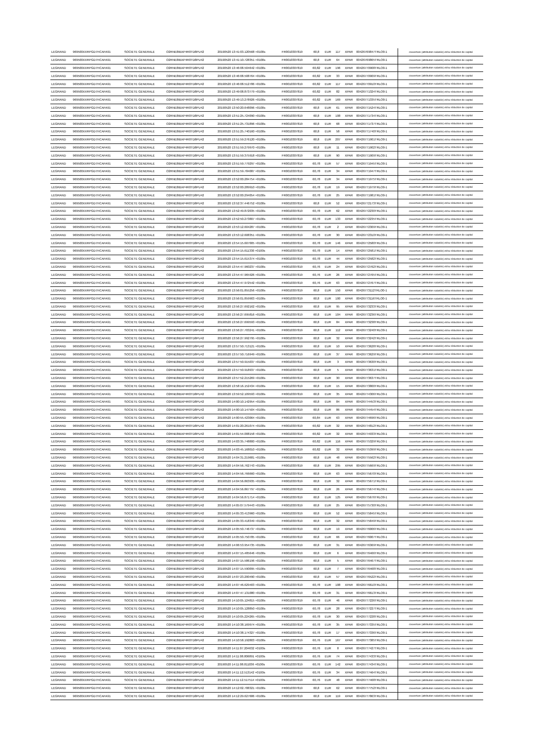| LEGRAND | 969500XXRPGD7HCAFA91 | SOCIETE GENERALE | O2RNE8IBXP4R0TD8PU42 | 20190520 13:41:03.120568 +0100s | FR0010307819 | 60,8 | EUR | 117 | XPAR | 00426769847TRLO0-1 | couverture (attribution salariée) et/ou réduction de capital |
| LEGRAND | 969500XXRPGD7HCAFA91 | SOCIETE GENERALE | O2RNE8IBXP4R0TD8PU42 | 20190520 13:41:10.728351 +0100s | FR0010307819 | 60,8 | EUR | 64 | XPAR | 00426769865TRLO0-1 | couverture (attribution salariée) et/ou réduction de capital |
| LEGRAND | 969500XXRPGD7HCAFA91 | SOCIETE GENERALE | O2RNE8IBXP4R0TD8PU42 | 20190520 13:46:08.504642 +0100s | FR0010307819 | 60,82 | EUR | 196 | XPAR | 00426770908TRLO0-1 | couverture (attribution salariée) et/ou réduction de capital |
| LEGRAND | 969500XXRPGD7HCAFA91 | SOCIETE GENERALE | O2RNE8IBXP4R0TD8PU42 | 20190520 13:46:08.508764 +0100s | FR0010307819 | 60,82 | EUR | 33 | XPAR | 00426770909TRLO0-1 | couverture (attribution salariée) et/ou réduction de capital |
| LEGRAND | 969500XXRPGD7HCAFA91 | SOCIETE GENERALE | O2RNE8IBXP4R0TD8PU42 | 20190520 13:46:08.512786 +0100s | FR0010307819 | 60,82 | EUR | 117 | XPAR | 00426770910TRLO0-1 | couverture (attribution salariée) et/ou réduction de capital |
| LEGRAND | 969500XXRPGD7HCAFA91 | SOCIETE GENERALE | O2RNE8IBXP4R0TD8PU42 | 20190520 13:49:08.873779 +0100s | FR0010307819 | 60,82 | EUR | 82 | XPAR | 00426771324TRLO0-1 | couverture (attribution salariée) et/ou réduction de capital |
| LEGRAND | 969500XXRPGD7HCAFA91 | SOCIETE GENERALE | O2RNE8IBXP4R0TD8PU42 | 20190520 13:49:13.278926 +0100s | FR0010307819 | 60,82 | EUR | 169 | XPAR | 00426771335TRLO0-1 | couverture (attribution salariée) et/ou réduction de capital |
| LEGRAND | 969500XXRPGD7HCAFA91 | SOCIETE GENERALE | O2RNE8IBXP4R0TD8PU42 | 20190520 13:50:20.648096 +0100s | FR0010307819 | 60,8 | EUR | 61 | XPAR | 00426771524TRLO0-1 | couverture (attribution salariée) et/ou réduction de capital |
| LEGRAND | 969500XXRPGD7HCAFA91 | SOCIETE GENERALE | O2RNE8IBXP4R0TD8PU42 | 20190520 13:51:25.724090 +0100s | FR0010307819 | 60,8 | EUR | 108 | XPAR | 00426771734TRLO0-1 | couverture (attribution salariée) et/ou réduction de capital |
| LEGRAND | 969500XXRPGD7HCAFA91 | SOCIETE GENERALE | O2RNE8IBXP4R0TD8PU42 | 20190520 13:51:25.731896 +0100s | FR0010307819 | 60,8 | EUR | 68 | XPAR | 00426771737TRLO0-1 | couverture (attribution salariée) et/ou réduction de capital |
| LEGRAND | 969500XXRPGD7HCAFA91 | SOCIETE GENERALE | O2RNE8IBXP4R0TD8PU42 | 20190520 13:51:25.740160 +0100s | FR0010307819 | 60,8 | EUR | 58 | XPAR | 00426771740TRLO0-1 | couverture (attribution salariée) et/ou réduction de capital |
| LEGRAND | 969500XXRPGD7HCAFA91 | SOCIETE GENERALE | O2RNE8IBXP4R0TD8PU42 | 20190520 13:51:59.276120 +0100s | FR0010307819 | 60,8 | EUR | 207 | XPAR | 00426771901TRLO0-1 | couverture (attribution salariée) et/ou réduction de capital |
| LEGRAND | 969500XXRPGD7HCAFA91 | SOCIETE GENERALE | O2RNE8IBXP4R0TD8PU42 | 20190520 13:51:59.279970 +0100s | FR0010307819 | 60,8 | EUR | 11 | XPAR | 00426771902TRLO0-1 | couverture (attribution salariée) et/ou réduction de capital |
| LEGRAND | 969500XXRPGD7HCAFA91 | SOCIETE GENERALE | O2RNE8IBXP4R0TD8PU42 | 20190520 13:51:59.375918 +0100s | FR0010307819 | 60,8 | EUR | 90 | XPAR | 00426771909TRLO0-1 | couverture (attribution salariée) et/ou réduction de capital |
| LEGRAND | 969500XXRPGD7HCAFA91 | SOCIETE GENERALE | O2RNE8IBXP4R0TD8PU42 | 20190520 13:51:59.779297 +0100s | FR0010307819 | 60,78 | EUR | 57 | XPAR | 00426771945TRLO0-1 | couverture (attribution salariée) et/ou réduction de capital |
| LEGRAND | 969500XXRPGD7HCAFA91 | SOCIETE GENERALE | O2RNE8IBXP4R0TD8PU42 | 20190520 13:51:59.784087 +0100s | FR0010307819 | 60,78 | EUR | 34 | XPAR | 00426771947TRLO0-1 | couverture (attribution salariée) et/ou réduction de capital |
| LEGRAND | 969500XXRPGD7HCAFA91 | SOCIETE GENERALE | O2RNE8IBXP4R0TD8PU42 | 20190520 13:52:00.284754 +0100s | FR0010307819 | 60,78 | EUR | 34 | XPAR | 00426771975TRLO0-1 | couverture (attribution salariée) et/ou réduction de capital |
| LEGRAND | 969500XXRPGD7HCAFA91 | SOCIETE GENERALE | O2RNE8IBXP4R0TD8PU42 | 20190520 13:52:00.289910 +0100s | FR0010307819 | 60,78 | EUR | 19 | XPAR | 00426771979TRLO0-1 | couverture (attribution salariée) et/ou réduction de capital |
| LEGRAND | 969500XXRPGD7HCAFA91 | SOCIETE GENERALE | O2RNE8IBXP4R0TD8PU42 | 20190520 13:52:00.294054 +0100s | FR0010307819 | 60,78 | EUR | 25 | XPAR | 00426771981TRLO0-1 | couverture (attribution salariée) et/ou réduction de capital |
| LEGRAND | 969500XXRPGD7HCAFA91 | SOCIETE GENERALE | O2RNE8IBXP4R0TD8PU42 | 20190520 13:52:37.446752 +0100s | FR0010307819 | 60,8 | EUR | 52 | XPAR | 00426772173TRLO0-1 | couverture (attribution salariée) et/ou réduction de capital |
| LEGRAND | 969500XXRPGD7HCAFA91 | SOCIETE GENERALE | O2RNE8IBXP4R0TD8PU42 | 20190520 13:52:49.872035 +0100s | FR0010307819 | 60,78 | EUR | 62 | XPAR | 00426772230TRLO0-1 | couverture (attribution salariée) et/ou réduction de capital |
| LEGRAND | 969500XXRPGD7HCAFA91 | SOCIETE GENERALE | O2RNE8IBXP4R0TD8PU42 | 20190520 13:52:50.273807 +0100s | FR0010307819 | 60,78 | EUR | 133 | XPAR | 00426772235TRLO0-1 | couverture (attribution salariée) et/ou réduction de capital |
| LEGRAND | 969500XXRPGD7HCAFA91 | SOCIETE GENERALE | O2RNE8IBXP4R0TD8PU42 | 20190520 13:53:12.604287 +0100s | FR0010307819 | 60,78 | EUR | 2 | XPAR | 00426772309TRLO0-1 | couverture (attribution salariée) et/ou réduction de capital |
| LEGRAND | 969500XXRPGD7HCAFA91 | SOCIETE GENERALE | O2RNE8IBXP4R0TD8PU42 | 20190520 13:53:12.608351 +0100s | FR0010307819 | 60,78 | EUR | 30 | XPAR | 00426772310TRLO0-1 | couverture (attribution salariée) et/ou réduction de capital |
| LEGRAND | 969500XXRPGD7HCAFA91 | SOCIETE GENERALE | O2RNE8IBXP4R0TD8PU42 | 20190520 13:54:15.607005 +0100s | FR0010307819 | 60,78 | EUR | 146 | XPAR | 00426772580TRLO0-1 | couverture (attribution salariée) et/ou réduction de capital |
| LEGRAND | 969500XXRPGD7HCAFA91 | SOCIETE GENERALE | O2RNE8IBXP4R0TD8PU42 | 20190520 13:54:15.611330 +0100s | FR0010307819 | 60,78 | EUR | 14 | XPAR | 00426772581TRLO0-1 | couverture (attribution salariée) et/ou réduction de capital |
| LEGRAND | 969500XXRPGD7HCAFA91 | SOCIETE GENERALE | O2RNE8IBXP4R0TD8PU42 | 20190520 13:54:15.615374 +0100s | FR0010307819 | 60,78 | EUR | 44 | XPAR | 00426772582TRLO0-1 | couverture (attribution salariée) et/ou réduction de capital |
| LEGRAND | 969500XXRPGD7HCAFA91 | SOCIETE GENERALE | O2RNE8IBXP4R0TD8PU42 | 20190520 13:54:47.960237 +0100s | FR0010307819 | 60,76 | EUR | 24 | XPAR | 00426772762TRLO0-1 | couverture (attribution salariée) et/ou réduction de capital |
| LEGRAND | 969500XXRPGD7HCAFA91 | SOCIETE GENERALE | O2RNE8IBXP4R0TD8PU42 | 20190520 13:54:47.965926 +0100s | FR0010307819 | 60,76 | EUR | 26 | XPAR | 00426772765TRLO0-1 | couverture (attribution salariée) et/ou réduction de capital |
| LEGRAND | 969500XXRPGD7HCAFA91 | SOCIETE GENERALE | O2RNE8IBXP4R0TD8PU42 | 20190520 13:54:47.972542 +0100s | FR0010307819 | 60,76 | EUR | 63 | XPAR | 00426772767TRLO0-1 | couverture (attribution salariée) et/ou réduction de capital |
| LEGRAND | 969500XXRPGD7HCAFA91 | SOCIETE GENERALE | O2RNE8IBXP4R0TD8PU42 | 20190520 13:56:01.855256 +0100s | FR0010307819 | 60,8 | EUR | 150 | XPAR | 00426773112TRLO0-1 | couverture (attribution salariée) et/ou réduction de capital |
| LEGRAND | 969500XXRPGD7HCAFA91 | SOCIETE GENERALE | O2RNE8IBXP4R0TD8PU42 | 20190520 13:56:01.859903 +0100s | FR0010307819 | 60,8 | EUR | 100 | XPAR | 00426773116TRLO0-1 | couverture (attribution salariée) et/ou réduction de capital |
| LEGRAND | 969500XXRPGD7HCAFA91 | SOCIETE GENERALE | O2RNE8IBXP4R0TD8PU42 | 20190520 13:56:27.692162 +0100s | FR0010307819 | 60,8 | EUR | 95 | XPAR | 00426773233TRLO0-1 | couverture (attribution salariée) et/ou réduction de capital |
| LEGRAND | 969500XXRPGD7HCAFA91 | SOCIETE GENERALE | O2RNE8IBXP4R0TD8PU42 | 20190520 13:56:27.695816 +0100s | FR0010307819 | 60,8 | EUR | 104 | XPAR | 00426773236TRLO0-1 | couverture (attribution salariée) et/ou réduction de capital |
| LEGRAND | 969500XXRPGD7HCAFA91 | SOCIETE GENERALE | O2RNE8IBXP4R0TD8PU42 | 20190520 13:56:27.699593 +0100s | FR0010307819 | 60,8 | EUR | 84 | XPAR | 00426773238TRLO0-1 | couverture (attribution salariée) et/ou réduction de capital |
| LEGRAND | 969500XXRPGD7HCAFA91 | SOCIETE GENERALE | O2RNE8IBXP4R0TD8PU42 | 20190520 13:56:27.703241 +0100s | FR0010307819 | 60,8 | EUR | 112 | XPAR | 00426773240TRLO0-1 | couverture (attribution salariée) et/ou réduction de capital |
| LEGRAND | 969500XXRPGD7HCAFA91 | SOCIETE GENERALE | O2RNE8IBXP4R0TD8PU42 | 20190520 13:56:27.992795 +0100s | FR0010307819 | 60,8 | EUR | 32 | XPAR | 00426773242TRLO0-1 | couverture (attribution salariée) et/ou réduction de capital |
| LEGRAND | 969500XXRPGD7HCAFA91 | SOCIETE GENERALE | O2RNE8IBXP4R0TD8PU42 | 20190520 13:57:50.713121 +0100s | FR0010307819 | 60,8 | EUR | 10 | XPAR | 00426773628TRLO0-1 | couverture (attribution salariée) et/ou réduction de capital |
| LEGRAND | 969500XXRPGD7HCAFA91 | SOCIETE GENERALE | O2RNE8IBXP4R0TD8PU42 | 20190520 13:57:50.716949 +0100s | FR0010307819 | 60,8 | EUR | 37 | XPAR | 00426773629TRLO0-1 | couverture (attribution salariée) et/ou réduction de capital |
| LEGRAND | 969500XXRPGD7HCAFA91 | SOCIETE GENERALE | O2RNE8IBXP4R0TD8PU42 | 20190520 13:57:50.915037 +0100s | FR0010307819 | 60,8 | EUR | 3 | XPAR | 00426773630TRLO0-1 | couverture (attribution salariée) et/ou réduction de capital |
| LEGRAND | 969500XXRPGD7HCAFA91 | SOCIETE GENERALE | O2RNE8IBXP4R0TD8PU42 | 20190520 13:57:50.918937 +0100s | FR0010307819 | 60,8 | EUR | 5 | XPAR | 00426773631TRLO0-1 | couverture (attribution salariée) et/ou réduction de capital |
| LEGRAND | 969500XXRPGD7HCAFA91 | SOCIETE GENERALE | O2RNE8IBXP4R0TD8PU42 | 20190520 13:57:52.215269 +0100s | FR0010307819 | 60,8 | EUR | 30 | XPAR | 00426773637TRLO0-1 | couverture (attribution salariée) et/ou réduction de capital |
| LEGRAND | 969500XXRPGD7HCAFA91 | SOCIETE GENERALE | O2RNE8IBXP4R0TD8PU42 | 20190520 13:58:16.152434 +0100s | FR0010307819 | 60,8 | EUR | 15 | XPAR | 00426773800TRLO0-1 | couverture (attribution salariée) et/ou réduction de capital |
| LEGRAND | 969500XXRPGD7HCAFA91 | SOCIETE GENERALE | O2RNE8IBXP4R0TD8PU42 | 20190520 13:59:52.109593 +0100s | FR0010307819 | 60,8 | EUR | 35 | XPAR | 00426774306TRLO0-1 | couverture (attribution salariée) et/ou réduction de capital |
| LEGRAND | 969500XXRPGD7HCAFA91 | SOCIETE GENERALE | O2RNE8IBXP4R0TD8PU42 | 20190520 14:00:10.142954 +0100s | FR0010307819 | 60,8 | EUR | 84 | XPAR | 00426774453TRLO0-1 | couverture (attribution salariée) et/ou réduction de capital |
| LEGRAND | 969500XXRPGD7HCAFA91 | SOCIETE GENERALE | O2RNE8IBXP4R0TD8PU42 | 20190520 14:00:10.147504 +0100s | FR0010307819 | 60,8 | EUR | 86 | XPAR | 00426774454TRLO0-1 | couverture (attribution salariée) et/ou réduction de capital |
| LEGRAND | 969500XXRPGD7HCAFA91 | SOCIETE GENERALE | O2RNE8IBXP4R0TD8PU42 | 20190520 14:00:55.423064 +0100s | FR0010307819 | 60,84 | EUR | 63 | XPAR | 00426774696TRLO0-1 | couverture (attribution salariée) et/ou réduction de capital |
| LEGRAND | 969500XXRPGD7HCAFA91 | SOCIETE GENERALE | O2RNE8IBXP4R0TD8PU42 | 20190520 14:01:20.261074 +0100s | FR0010307819 | 60,82 | EUR | 32 | XPAR | 00426774812TRLO0-1 | couverture (attribution salariée) et/ou réduction de capital |
| LEGRAND | 969500XXRPGD7HCAFA91 | SOCIETE GENERALE | O2RNE8IBXP4R0TD8PU42 | 20190520 14:01:54.008158 +0100s | FR0010307819 | 60,82 | EUR | 32 | XPAR | 00426774933TRLO0-1 | couverture (attribution salariée) et/ou réduction de capital |
| LEGRAND | 969500XXRPGD7HCAFA91 | SOCIETE GENERALE | O2RNE8IBXP4R0TD8PU42 | 20190520 14:03:35.748800 +0100s | FR0010307819 | 60,82 | EUR | 116 | XPAR | 00426775329TRLO0-1 | couverture (attribution salariée) et/ou réduction de capital |
| LEGRAND | 969500XXRPGD7HCAFA91 | SOCIETE GENERALE | O2RNE8IBXP4R0TD8PU42 | 20190520 14:03:45.168010 +0100s | FR0010307819 | 60,82 | EUR | 32 | XPAR | 00426775399TRLO0-1 | couverture (attribution salariée) et/ou réduction de capital |
| LEGRAND | 969500XXRPGD7HCAFA91 | SOCIETE GENERALE | O2RNE8IBXP4R0TD8PU42 | 20190520 14:04:31.219681 +0100s | FR0010307819 | 60,8 | EUR | 48 | XPAR | 00426775562TRLO0-1 | couverture (attribution salariée) et/ou réduction de capital |
| LEGRAND | 969500XXRPGD7HCAFA91 | SOCIETE GENERALE | O2RNE8IBXP4R0TD8PU42 | 20190520 14:04:56.762743 +0100s | FR0010307819 | 60,8 | EUR | 295 | XPAR | 00426775669TRLO0-1 | couverture (attribution salariée) et/ou réduction de capital |
| LEGRAND | 969500XXRPGD7HCAFA91 | SOCIETE GENERALE | O2RNE8IBXP4R0TD8PU42 | 20190520 14:04:56.766660 +0100s | FR0010307819 | 60,8 | EUR | 63 | XPAR | 00426775670TRLO0-1 | couverture (attribution salariée) et/ou réduction de capital |
| LEGRAND | 969500XXRPGD7HCAFA91 | SOCIETE GENERALE | O2RNE8IBXP4R0TD8PU42 | 20190520 14:04:56.863935 +0100s | FR0010307819 | 60,8 | EUR | 32 | XPAR | 00426775671TRLO0-1 | couverture (attribution salariée) et/ou réduction de capital |
| LEGRAND | 969500XXRPGD7HCAFA91 | SOCIETE GENERALE | O2RNE8IBXP4R0TD8PU42 | 20190520 14:04:56.867797 +0100s | FR0010307819 | 60,8 | EUR | 26 | XPAR | 00426775674TRLO0-1 | couverture (attribution salariée) et/ou réduction de capital |
| LEGRAND | 969500XXRPGD7HCAFA91 | SOCIETE GENERALE | O2RNE8IBXP4R0TD8PU42 | 20190520 14:04:56.871714 +0100s | FR0010307819 | 60,8 | EUR | 125 | XPAR | 00426775676TRLO0-1 | couverture (attribution salariée) et/ou réduction de capital |
| LEGRAND | 969500XXRPGD7HCAFA91 | SOCIETE GENERALE | O2RNE8IBXP4R0TD8PU42 | 20190520 14:05:07.579443 +0100s | FR0010307819 | 60,8 | EUR | 25 | XPAR | 00426775730TRLO0-1 | couverture (attribution salariée) et/ou réduction de capital |
| LEGRAND | 969500XXRPGD7HCAFA91 | SOCIETE GENERALE | O2RNE8IBXP4R0TD8PU42 | 20190520 14:05:33.413960 +0100s | FR0010307819 | 60,8 | EUR | 52 | XPAR | 00426775845TRLO0-1 | couverture (attribution salariée) et/ou réduction de capital |
| LEGRAND | 969500XXRPGD7HCAFA91 | SOCIETE GENERALE | O2RNE8IBXP4R0TD8PU42 | 20190520 14:05:33.418349 +0100s | FR0010307819 | 60,8 | EUR | 32 | XPAR | 00426775849TRLO0-1 | couverture (attribution salariée) et/ou réduction de capital |
| LEGRAND | 969500XXRPGD7HCAFA91 | SOCIETE GENERALE | O2RNE8IBXP4R0TD8PU42 | 20190520 14:05:50.746737 +0100s | FR0010307819 | 60,8 | EUR | 19 | XPAR | 00426776006TRLO0-1 | couverture (attribution salariée) et/ou réduction de capital |
| LEGRAND | 969500XXRPGD7HCAFA91 | SOCIETE GENERALE | O2RNE8IBXP4R0TD8PU42 | 20190520 14:05:50.750785 +0100s | FR0010307819 | 60,8 | EUR | 66 | XPAR | 00426776007TRLO0-1 | couverture (attribution salariée) et/ou réduction de capital |
| LEGRAND | 969500XXRPGD7HCAFA91 | SOCIETE GENERALE | O2RNE8IBXP4R0TD8PU42 | 20190520 14:06:53.954735 +0100s | FR0010307819 | 60,8 | EUR | 31 | XPAR | 00426776369TRLO0-1 | couverture (attribution salariée) et/ou réduction de capital |
| LEGRAND | 969500XXRPGD7HCAFA91 | SOCIETE GENERALE | O2RNE8IBXP4R0TD8PU42 | 20190520 14:07:15.485646 +0100s | FR0010307819 | 60,8 | EUR | 6 | XPAR | 00426776466TRLO0-1 | couverture (attribution salariée) et/ou réduction de capital |
| LEGRAND | 969500XXRPGD7HCAFA91 | SOCIETE GENERALE | O2RNE8IBXP4R0TD8PU42 | 20190520 14:07:15.586196 +0100s | FR0010307819 | 60,8 | EUR | 5 | XPAR | 00426776467TRLO0-1 | couverture (attribution salariée) et/ou réduction de capital |
| LEGRAND | 969500XXRPGD7HCAFA91 | SOCIETE GENERALE | O2RNE8IBXP4R0TD8PU42 | 20190520 14:07:15.590095 +0100s | FR0010307819 | 60,8 | EUR | 7 | XPAR | 00426776468TRLO0-1 | couverture (attribution salariée) et/ou réduction de capital |
| LEGRAND | 969500XXRPGD7HCAFA91 | SOCIETE GENERALE | O2RNE8IBXP4R0TD8PU42 | 20190520 14:07:23.200490 +0100s | FR0010307819 | 60,8 | EUR | 57 | XPAR | 00426776522TRLO0-1 | couverture (attribution salariée) et/ou réduction de capital |
| LEGRAND | 969500XXRPGD7HCAFA91 | SOCIETE GENERALE | O2RNE8IBXP4R0TD8PU42 | 20190520 14:07:46.629403 +0100s | FR0010307819 | 60,78 | EUR | 108 | XPAR | 00426776610TRLO0-1 | couverture (attribution salariée) et/ou réduction de capital |
| LEGRAND | 969500XXRPGD7HCAFA91 | SOCIETE GENERALE | O2RNE8IBXP4R0TD8PU42 | 20190520 14:07:47.131080 +0100s | FR0010307819 | 60,78 | EUR | 31 | XPAR | 00426776613TRLO0-1 | couverture (attribution salariée) et/ou réduction de capital |
| LEGRAND | 969500XXRPGD7HCAFA91 | SOCIETE GENERALE | O2RNE8IBXP4R0TD8PU42 | 20190520 14:10:05.124815 +0100s | FR0010307819 | 60,78 | EUR | 46 | XPAR | 00426777226TRLO0-1 | couverture (attribution salariée) et/ou réduction de capital |
| LEGRAND | 969500XXRPGD7HCAFA91 | SOCIETE GENERALE | O2RNE8IBXP4R0TD8PU42 | 20190520 14:10:05.128850 +0100s | FR0010307819 | 60,78 | EUR | 28 | XPAR | 00426777227TRLO0-1 | couverture (attribution salariée) et/ou réduction de capital |
| LEGRAND | 969500XXRPGD7HCAFA91 | SOCIETE GENERALE | O2RNE8IBXP4R0TD8PU42 | 20190520 14:10:05.224265 +0100s | FR0010307819 | 60,78 | EUR | 30 | XPAR | 00426777228TRLO0-1 | couverture (attribution salariée) et/ou réduction de capital |
| LEGRAND | 969500XXRPGD7HCAFA91 | SOCIETE GENERALE | O2RNE8IBXP4R0TD8PU42 | 20190520 14:10:38.169974 +0100s | FR0010307819 | 60,78 | EUR | 35 | XPAR | 00426777335TRLO0-1 | couverture (attribution salariée) et/ou réduction de capital |
| LEGRAND | 969500XXRPGD7HCAFA91 | SOCIETE GENERALE | O2RNE8IBXP4R0TD8PU42 | 20190520 14:10:38.174327 +0100s | FR0010307819 | 60,78 | EUR | 17 | XPAR | 00426777336TRLO0-1 | couverture (attribution salariée) et/ou réduction de capital |
| LEGRAND | 969500XXRPGD7HCAFA91 | SOCIETE GENERALE | O2RNE8IBXP4R0TD8PU42 | 20190520 14:10:58.192803 +0100s | FR0010307819 | 60,76 | EUR | 167 | XPAR | 00426777385TRLO0-1 | couverture (attribution salariée) et/ou réduction de capital |
| LEGRAND | 969500XXRPGD7HCAFA91 | SOCIETE GENERALE | O2RNE8IBXP4R0TD8PU42 | 20190520 14:11:07.204632 +0100s | FR0010307819 | 60,76 | EUR | 8 | XPAR | 00426777427TRLO0-1 | couverture (attribution salariée) et/ou réduction de capital |
| LEGRAND | 969500XXRPGD7HCAFA91 | SOCIETE GENERALE | O2RNE8IBXP4R0TD8PU42 | 20190520 14:11:08.806891 +0100s | FR0010307819 | 60,76 | EUR | 74 | XPAR | 00426777433TRLO0-1 | couverture (attribution salariée) et/ou réduction de capital |
| LEGRAND | 969500XXRPGD7HCAFA91 | SOCIETE GENERALE | O2RNE8IBXP4R0TD8PU42 | 20190520 14:11:08.811036 +0100s | FR0010307819 | 60,76 | EUR | 142 | XPAR | 00426777434TRLO0-1 | couverture (attribution salariée) et/ou réduction de capital |
| LEGRAND | 969500XXRPGD7HCAFA91 | SOCIETE GENERALE | O2RNE8IBXP4R0TD8PU42 | 20190520 14:11:12.513142 +0100s | FR0010307819 | 60,76 | EUR | 34 | XPAR | 00426777464TRLO0-1 | couverture (attribution salariée) et/ou réduction de capital |
| LEGRAND | 969500XXRPGD7HCAFA91 | SOCIETE GENERALE | O2RNE8IBXP4R0TD8PU42 | 20190520 14:11:12.517514 +0100s | FR0010307819 | 60,76 | EUR | 48 | XPAR | 00426777468TRLO0-1 | couverture (attribution salariée) et/ou réduction de capital |
| LEGRAND | 969500XXRPGD7HCAFA91 | SOCIETE GENERALE | O2RNE8IBXP4R0TD8PU42 | 20190520 14:12:02.788321 +0100s | FR0010307819 | 60,8 | EUR | 62 | XPAR | 00426777752TRLO0-1 | couverture (attribution salariée) et/ou réduction de capital |
| LEGRAND | 969500XXRPGD7HCAFA91 | SOCIETE GENERALE | O2RNE8IBXP4R0TD8PU42 | 20190520 14:12:29.627686 +0100s | FR0010307819 | 60,8 | EUR | 119 | XPAR | 00426777863TRLO0-1 | couverture (attribution salariée) et/ou réduction de capital |